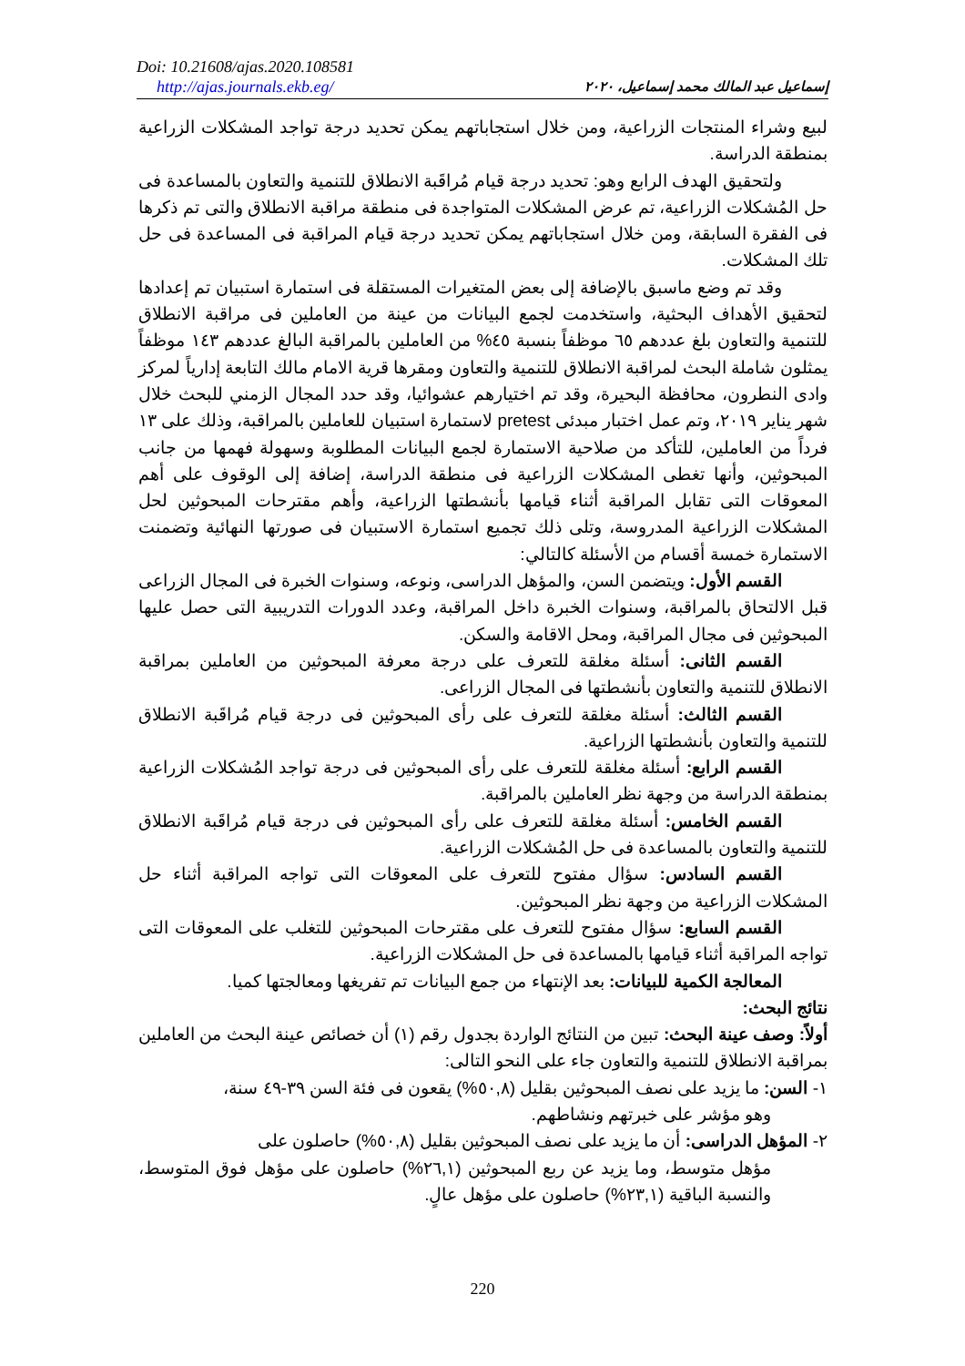Doi: 10.21608/ajas.2020.108581
http://ajas.journals.ekb.eg/
إسماعيل عبد المالك محمد إسماعيل، ٢٠٢٠
لبيع وشراء المنتجات الزراعية، ومن خلال استجاباتهم يمكن تحديد درجة تواجد المشكلات الزراعية بمنطقة الدراسة.
ولتحقيق الهدف الرابع وهو: تحديد درجة قيام مُراقَبة الانطلاق للتنمية والتعاون بالمساعدة فى حل المُشكلات الزراعية، تم عرض المشكلات المتواجدة فى منطقة مراقبة الانطلاق والتى تم ذكرها فى الفقرة السابقة، ومن خلال استجاباتهم يمكن تحديد درجة قيام المراقبة فى المساعدة فى حل تلك المشكلات.
وقد تم وضع ماسبق بالإضافة إلى بعض المتغيرات المستقلة فى استمارة استبيان تم إعدادها لتحقيق الأهداف البحثية، واستخدمت لجمع البيانات من عينة من العاملين فى مراقبة الانطلاق للتنمية والتعاون بلغ عددهم ٦٥ موظفاً بنسبة ٤٥% من العاملين بالمراقبة البالغ عددهم ١٤٣ موظفاً يمثلون شاملة البحث لمراقبة الانطلاق للتنمية والتعاون ومقرها قرية الامام مالك التابعة إدارياً لمركز وادى النطرون، محافظة البحيرة، وقد تم اختيارهم عشوائيا، وقد حدد المجال الزمني للبحث خلال شهر يناير ٢٠١٩، وتم عمل اختبار مبدئى pretest لاستمارة استبيان للعاملين بالمراقبة، وذلك على ١٣ فرداً من العاملين، للتأكد من صلاحية الاستمارة لجمع البيانات المطلوبة وسهولة فهمها من جانب المبحوثين، وأنها تغطى المشكلات الزراعية فى منطقة الدراسة، إضافة إلى الوقوف على أهم المعوقات التى تقابل المراقبة أثناء قيامها بأنشطتها الزراعية، وأهم مقترحات المبحوثين لحل المشكلات الزراعية المدروسة، وتلى ذلك تجميع استمارة الاستبيان فى صورتها النهائية وتضمنت الاستمارة خمسة أقسام من الأسئلة كالتالي:
القسم الأول: ويتضمن السن، والمؤهل الدراسى، ونوعه، وسنوات الخبرة فى المجال الزراعى قبل الالتحاق بالمراقبة، وسنوات الخبرة داخل المراقبة، وعدد الدورات التدريبية التى حصل عليها المبحوثين فى مجال المراقبة، ومحل الاقامة والسكن.
القسم الثانى: أسئلة مغلقة للتعرف على درجة معرفة المبحوثين من العاملين بمراقبة الانطلاق للتنمية والتعاون بأنشطتها فى المجال الزراعى.
القسم الثالث: أسئلة مغلقة للتعرف على رأى المبحوثين فى درجة قيام مُراقَبة الانطلاق للتنمية والتعاون بأنشطتها الزراعية.
القسم الرابع: أسئلة مغلقة للتعرف على رأى المبحوثين فى درجة تواجد المُشكلات الزراعية بمنطقة الدراسة من وجهة نظر العاملين بالمراقبة.
القسم الخامس: أسئلة مغلقة للتعرف على رأى المبحوثين فى درجة قيام مُراقَبة الانطلاق للتنمية والتعاون بالمساعدة فى حل المُشكلات الزراعية.
القسم السادس: سؤال مفتوح للتعرف على المعوقات التى تواجه المراقبة أثناء حل المشكلات الزراعية من وجهة نظر المبحوثين.
القسم السابع: سؤال مفتوح للتعرف على مقترحات المبحوثين للتغلب على المعوقات التى تواجه المراقبة أثناء قيامها بالمساعدة فى حل المشكلات الزراعية.
المعالجة الكمية للبيانات: بعد الإنتهاء من جمع البيانات تم تفريغها ومعالجتها كميا.
نتائج البحث:
أولاً: وصف عينة البحث: تبين من النتائج الواردة بجدول رقم (١) أن خصائص عينة البحث من العاملين بمراقبة الانطلاق للتنمية والتعاون جاء على النحو التالى:
١- السن: ما يزيد على نصف المبحوثين بقليل (٥٠,٨%) يقعون فى فئة السن ٣٩-٤٩ سنة،
وهو مؤشر على خبرتهم ونشاطهم.
٢- المؤهل الدراسى: أن ما يزيد على نصف المبحوثين بقليل (٥٠,٨%) حاصلون على
مؤهل متوسط، وما يزيد عن ربع المبحوثين (٢٦,١%) حاصلون على مؤهل فوق المتوسط، والنسبة الباقية (٢٣,١%) حاصلون على مؤهل عالٍ.
220